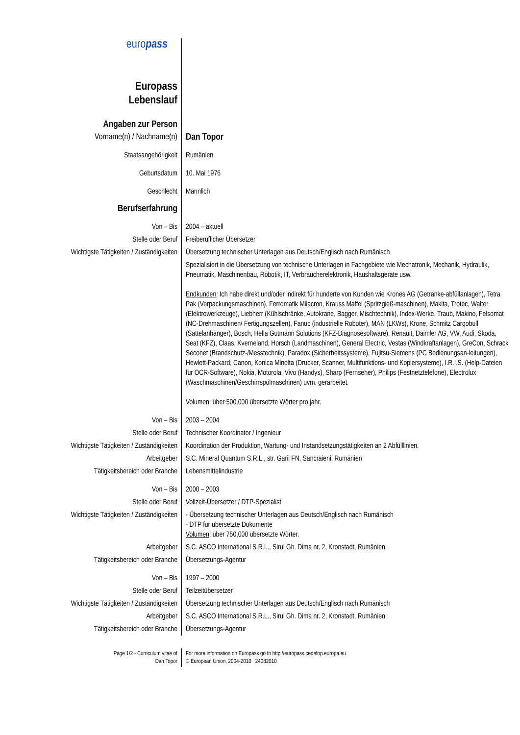| euro pass Europass Lebenslauf | |
| Angaben zur Person | |
| Vorname(n) / Nachname(n) | Dan Topor |
| Staatsangehörigkeit | Rumänien |
| Geburtsdatum | 10. Mai 1976 |
| Geschlecht | Männlich |
| Berufserfahrung | |
| Von – Bis | 2004 – aktuell |
| Stelle oder Beruf | Freiberuflicher Übersetzer |
| Wichtigste Tätigkeiten / Zuständigkeiten | Übersetzung technischer Unterlagen aus Deutsch/Englisch nach Rumänisch Spezialisiert in die Übersetzung von technische Unterlagen in Fachgebiete wie Mechatronik, Mechanik, Hydraulik, Pneumatik, Maschinenbau, Robotik, IT, Verbraucherelektronik, Haushaltsgeräte usw. Endkunden : Ich habe direkt und/oder indirekt für hunderte von Kunden wie Krones AG (Getränke-abfüllanlagen), Tetra Pak (Verpackungsmaschinen), Ferromatik Milacron, Krauss Maffei (Spritzgieß-maschinen), Makita, Trotec, Walter (Elektrowerkzeuge), Liebherr (Kühlschränke, Autokrane, Bagger, Mischtechnik), Index-Werke, Traub, Makino, Felsomat (NC-Drehmaschinen/ Fertigungszellen), Fanuc (industrielle Roboter), MAN (LKWs), Krone, Schmitz Cargobull (Sattelanhänger), Bosch, Hella Gutmann Solutions (KFZ-Diagnosesoftware), Renault, Daimler AG, VW, Audi, Skoda, Seat (KFZ), Claas, Kverneland, Horsch (Landmaschinen), General Electric, Vestas (Windkraftanlagen), GreCon, Schrack Seconet (Brandschutz-/Messtechnik), Paradox (Sicherheitssysteme), Fujitsu-Siemens (PC Bedienungsan-leitungen), Hewlett-Packard, Canon, Konica Minolta (Drucker, Scanner, Multifunktions- und Kopiersysteme), I.R.I.S. (Help-Dateien für OCR-Software), Nokia, Motorola, Vivo (Handys), Sharp (Fernseher), Philips (Festnetztelefone), Electrolux (Waschmaschinen/Geschirrspülmaschinen) uvm. gerarbeitet. Volumen : über 500,000 übersetzte Wörter pro jahr. |
| Von – Bis | 2003 – 2004 |
| Stelle oder Beruf | Technischer Koordinator / Ingenieur |
| Wichtigste Tätigkeiten / Zuständigkeiten | Koordination der Produktion, Wartung- und Instandsetzungstätigkeiten an 2 Abfülllinien. |
| Arbeitgeber | S.C. Mineral Quantum S.R.L., str. Garii FN, Sancraieni, Rumänien |
| Tätigkeitsbereich oder Branche | Lebensmittelindustrie |
| Von – Bis | 2000 – 2003 |
| Stelle oder Beruf | Vollzeit-Übersetzer / DTP-Spezialist |
| Wichtigste Tätigkeiten / Zuständigkeiten | - Übersetzung technischer Unterlagen aus Deutsch/Englisch nach Rumänisch - DTP für übersetzte Dokumente Volumen : über 750,000 übersetzte Wörter. |
| Arbeitgeber | S.C. ASCO International S.R.L., Sirul Gh. Dima nr. 2, Kronstadt, Rumänien |
| Tätigkeitsbereich oder Branche | Übersetzungs-Agentur |
| Von – Bis | 1997 – 2000 |
| Stelle oder Beruf | Teilzeitübersetzer |
| Wichtigste Tätigkeiten / Zuständigkeiten | Übersetzung technischer Unterlagen aus Deutsch/Englisch nach Rumänisch |
| Arbeitgeber | S.C. ASCO International S.R.L., Sirul Gh. Dima nr. 2, Kronstadt, Rumänien |
| Tätigkeitsbereich oder Branche | Übersetzungs-Agentur |
| Page 1/2 - Curriculum vitae of Dan Topor | For more information on Europass go to http://europass.cedefop.europa.eu © European Union, 2004-2010 24082010 |